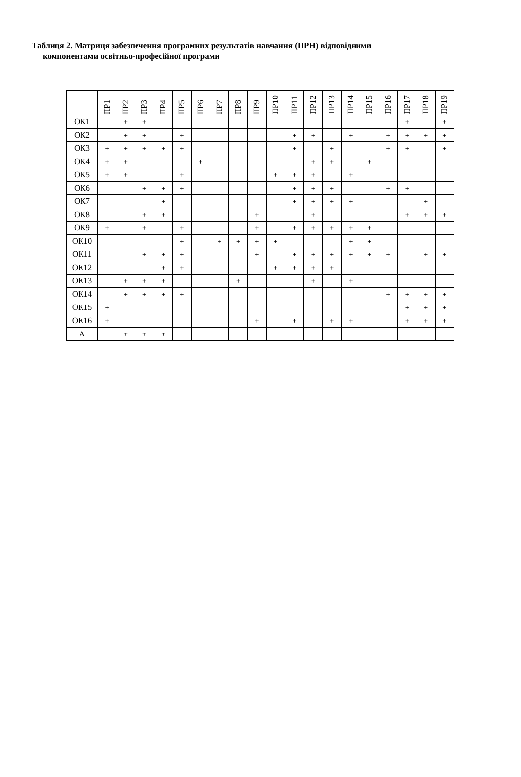Таблиця 2. Матриця забезпечення програмних результатів навчання (ПРН) відповідними
компонентами освітньо-професійної програми
| | ПР1 | ПР2 | ПР3 | ПР4 | ПР5 | ПР6 | ПР7 | ПР8 | ПР9 | ПР10 | ПР11 | ПР12 | ПР13 | ПР14 | ПР15 | ПР16 | ПР17 | ПР18 | ПР19 |
| --- | --- | --- | --- | --- | --- | --- | --- | --- | --- | --- | --- | --- | --- | --- | --- | --- | --- | --- | --- |
| ОК1 | | + | + | | | | | | | | | | | | | | + | | + |
| ОК2 | | + | + | | + | | | | | | + | + | | + | | + | + | + | + |
| ОК3 | + | + | + | + | + | | | | | | + | | + | | | + | + | | + |
| ОК4 | + | + | | | | + | | | | | | + | + | | + | | | | |
| ОК5 | + | + | | | + | | | | | + | + | + | | + | | | | | |
| ОК6 | | | + | + | + | | | | | | + | + | + | | | + | + | | |
| ОК7 | | | | + | | | | | | | + | + | + | + | | | | + | |
| ОК8 | | | + | + | | | | | + | | | + | | | | | + | + | + |
| ОК9 | + | | + | | + | | | | + | | + | + | + | + | + | | | | |
| ОК10 | | | | | + | | + | + | + | + | | | | + | + | | | | |
| ОК11 | | | + | + | + | | | | + | | + | + | + | + | + | + | | + | + |
| ОК12 | | | | + | + | | | | | + | + | + | + | | | | | | |
| ОК13 | | + | + | + | | | | + | | | | + | | + | | | | | |
| ОК14 | | + | + | + | + | | | | | | | | | | | + | + | + | + |
| ОК15 | + | | | | | | | | | | | | | | | | + | + | + |
| ОК16 | + | | | | | | | | + | | + | | + | + | | | + | + | + |
| А | | + | + | + | | | | | | | | | | | | | | | |